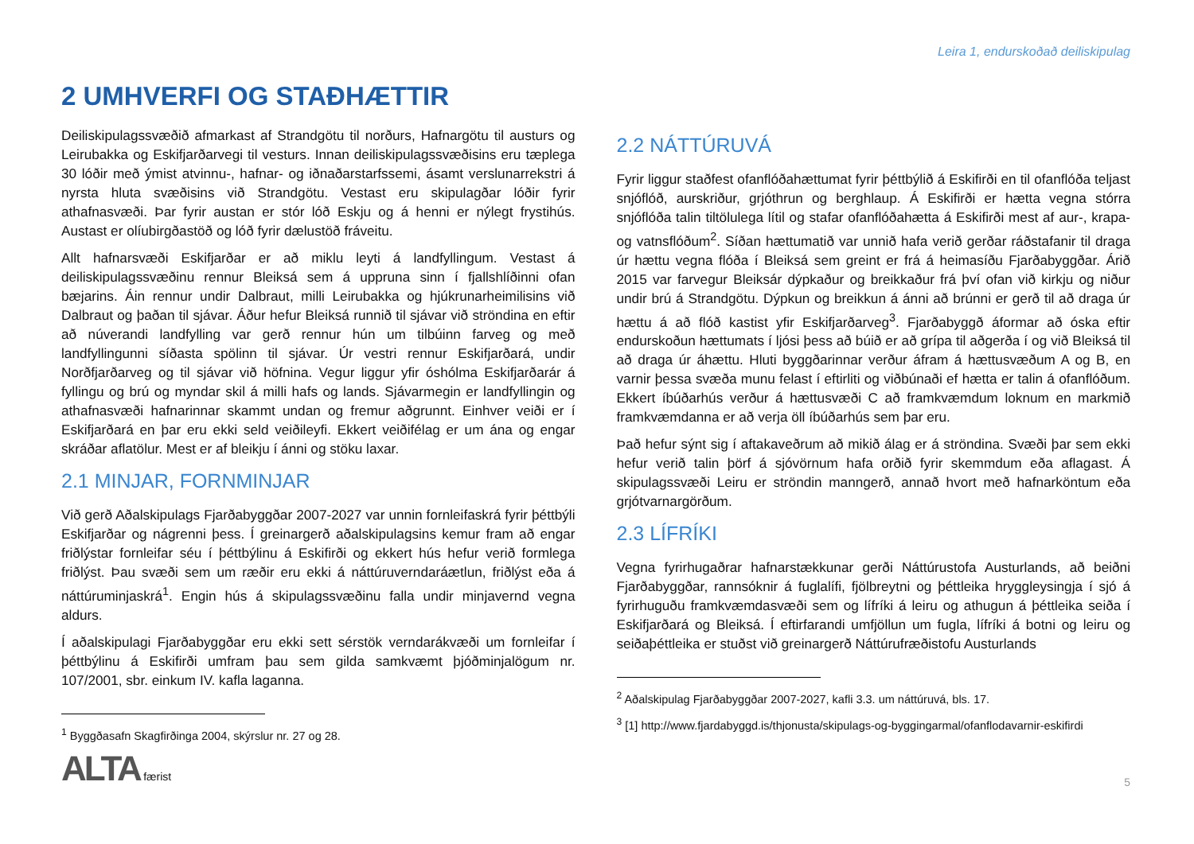Leira 1, endurskoðað deiliskipulag
2 UMHVERFI OG STAÐHÆTTIR
Deiliskipulagssvæðið afmarkast af Strandgötu til norðurs, Hafnargötu til austurs og Leirubakka og Eskifjarðarvegi til vesturs. Innan deiliskipulagssvæðisins eru tæplega 30 lóðir með ýmist atvinnu-, hafnar- og iðnaðarstarfssemi, ásamt verslunarrekstri á nyrsta hluta svæðisins við Strandgötu. Vestast eru skipulagðar lóðir fyrir athafnasvæði. Þar fyrir austan er stór lóð Eskju og á henni er nýlegt frystihús. Austast er olíubirgðastöð og lóð fyrir dælustöð fráveitu.
Allt hafnarsvæði Eskifjarðar er að miklu leyti á landfyllingum. Vestast á deiliskipulagssvæðinu rennur Bleiksá sem á uppruna sinn í fjallshlíðinni ofan bæjarins. Áin rennur undir Dalbraut, milli Leirubakka og hjúkrunarheimilisins við Dalbraut og þaðan til sjávar. Áður hefur Bleiksá runnið til sjávar við ströndina en eftir að núverandi landfylling var gerð rennur hún um tilbúinn farveg og með landfyllingunni síðasta spölinn til sjávar. Úr vestri rennur Eskifjarðará, undir Norðfjarðarveg og til sjávar við höfnina. Vegur liggur yfir óshólma Eskifjarðarár á fyllingu og brú og myndar skil á milli hafs og lands. Sjávarmegin er landfyllingin og athafnasvæði hafnarinnar skammt undan og fremur aðgrunnt. Einhver veiði er í Eskifjarðará en þar eru ekki seld veiðileyfi. Ekkert veiðifélag er um ána og engar skráðar aflatölur. Mest er af bleikju í ánni og stöku laxar.
2.1 MINJAR, FORNMINJAR
Við gerð Aðalskipulags Fjarðabyggðar 2007-2027 var unnin fornleifaskrá fyrir þéttbýli Eskifjarðar og nágrenni þess. Í greinargerð aðalskipulagsins kemur fram að engar friðlýstar fornleifar séu í þéttbýlinu á Eskifirði og ekkert hús hefur verið formlega friðlýst. Þau svæði sem um ræðir eru ekki á náttúruverndaráætlun, friðlýst eða á náttúruminjaskrá<sup>1</sup>. Engin hús á skipulagssvæðinu falla undir minjavernd vegna aldurs.
Í aðalskipulagi Fjarðabyggðar eru ekki sett sérstök verndarákvæði um fornleifar í þéttbýlinu á Eskifirði umfram þau sem gilda samkvæmt þjóðminjalögum nr. 107/2001, sbr. einkum IV. kafla laganna.
<sup>1</sup> Byggðasafn Skagfirðinga 2004, skýrslur nr. 27 og 28.
2.2 NÁTTÚRUVÁ
Fyrir liggur staðfest ofanflóðahættumat fyrir þéttbýlið á Eskifirði en til ofanflóða teljast snjóflóð, aurskriður, grjóthrun og berghlaup. Á Eskifirði er hætta vegna stórra snjóflóða talin tiltölulega lítil og stafar ofanflóðahætta á Eskifirði mest af aur-, krapa- og vatnsflóðum<sup>2</sup>. Síðan hættumatið var unnið hafa verið gerðar ráðstafanir til draga úr hættu vegna flóða í Bleiksá sem greint er frá á heimasíðu Fjarðabyggðar. Árið 2015 var farvegur Bleiksár dýpkaður og breikkaður frá því ofan við kirkju og niður undir brú á Strandgötu. Dýpkun og breikkun á ánni að brúnni er gerð til að draga úr hættu á að flóð kastist yfir Eskifjarðarveg<sup>3</sup>. Fjarðabyggð áformar að óska eftir endurskoðun hættumats í ljósi þess að búið er að grípa til aðgerða í og við Bleiksá til að draga úr áhættu. Hluti byggðarinnar verður áfram á hættusvæðum A og B, en varnir þessa svæða munu felast í eftirliti og viðbúnaði ef hætta er talin á ofanflóðum. Ekkert íbúðarhús verður á hættusvæði C að framkvæmdum loknum en markmið framkvæmdanna er að verja öll íbúðarhús sem þar eru.
Það hefur sýnt sig í aftakaveðrum að mikið álag er á ströndina. Svæði þar sem ekki hefur verið talin þörf á sjóvörnum hafa orðið fyrir skemmdum eða aflagast. Á skipulagssvæði Leiru er ströndin manngerð, annað hvort með hafnarköntum eða grjótvarnargörðum.
2.3 LÍFRÍKI
Vegna fyrirhugaðrar hafnarstækkunar gerði Náttúrustofa Austurlands, að beiðni Fjarðabyggðar, rannsóknir á fuglalífi, fjölbreytni og þéttleika hryggleysingja í sjó á fyrirhuguðu framkvæmdasvæði sem og lífríki á leiru og athugun á þéttleika seiða í Eskifjarðará og Bleiksá. Í eftirfarandi umfjöllun um fugla, lífríki á botni og leiru og seiðaþéttleika er stuðst við greinargerð Náttúrufræðistofu Austurlands
<sup>2</sup> Aðalskipulag Fjarðabyggðar 2007-2027, kafli 3.3. um náttúruvá, bls. 17.
<sup>3</sup> [1] http://www.fjardabyggd.is/thjonusta/skipulags-og-byggingarmal/ofanflodavarnir-eskifirdi
ALTA færist
5